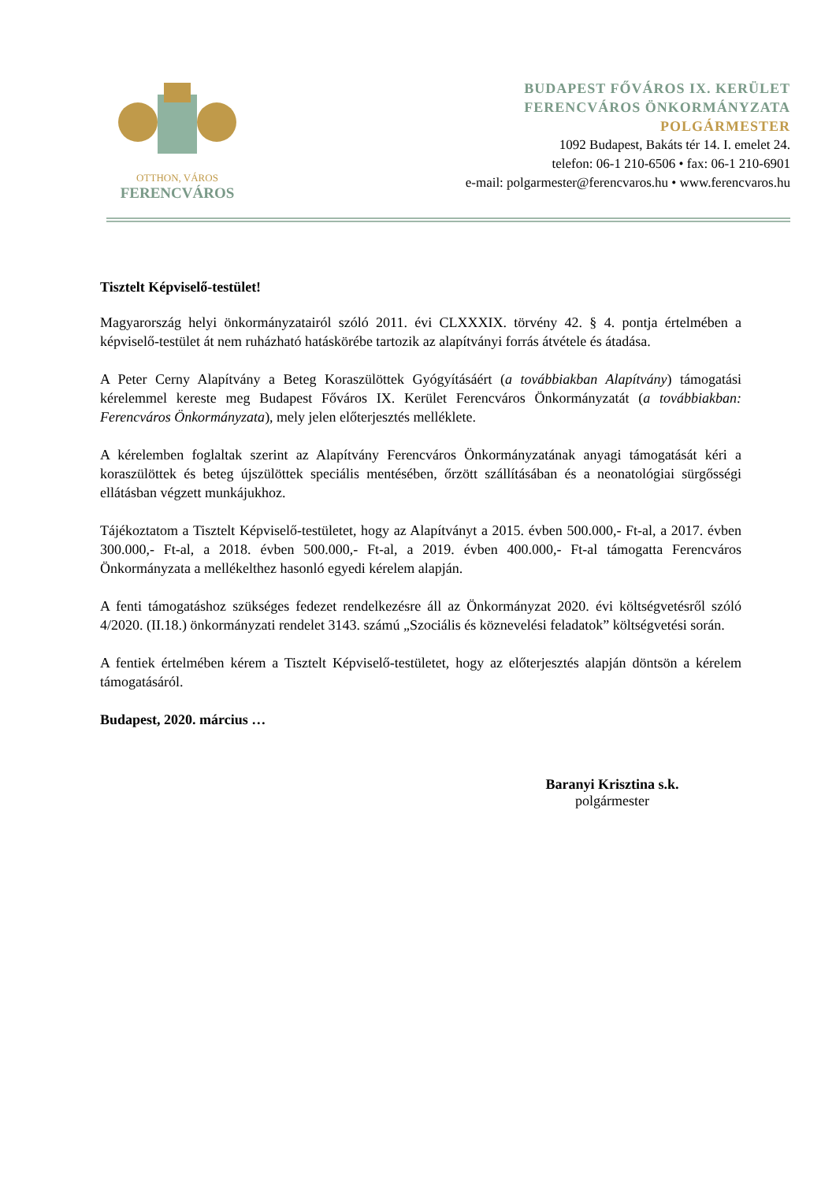OTTHON, VÁROS
FERENCVÁROS
BUDAPEST FŐVÁROS IX. KERÜLET
FERENCVÁROS ÖNKORMÁNYZATA
POLGÁRMESTER
1092 Budapest, Bakáts tér 14. I. emelet 24.
telefon: 06-1 210-6506 • fax: 06-1 210-6901
e-mail: polgarmester@ferencvaros.hu • www.ferencvaros.hu
Tisztelt Képviselő-testület!
Magyarország helyi önkormányzatairól szóló 2011. évi CLXXXIX. törvény 42. § 4. pontja értelmében a képviselő-testület át nem ruházható hatáskörébe tartozik az alapítványi forrás átvétele és átadása.
A Peter Cerny Alapítvány a Beteg Koraszülöttek Gyógyításáért (a továbbiakban Alapítvány) támogatási kérelemmel kereste meg Budapest Főváros IX. Kerület Ferencváros Önkormányzatát (a továbbiakban: Ferencváros Önkormányzata), mely jelen előterjesztés melléklete.
A kérelemben foglaltak szerint az Alapítvány Ferencváros Önkormányzatának anyagi támogatását kéri a koraszülöttek és beteg újszülöttek speciális mentésében, őrzött szállításában és a neonatológiai sürgősségi ellátásban végzett munkájukhoz.
Tájékoztatom a Tisztelt Képviselő-testületet, hogy az Alapítványt a 2015. évben 500.000,- Ft-al, a 2017. évben 300.000,- Ft-al, a 2018. évben 500.000,- Ft-al, a 2019. évben 400.000,- Ft-al támogatta Ferencváros Önkormányzata a mellékelthez hasonló egyedi kérelem alapján.
A fenti támogatáshoz szükséges fedezet rendelkezésre áll az Önkormányzat 2020. évi költségvetésről szóló 4/2020. (II.18.) önkormányzati rendelet 3143. számú „Szociális és köznevelési feladatok” költségvetési során.
A fentiek értelmében kérem a Tisztelt Képviselő-testületet, hogy az előterjesztés alapján döntsön a kérelem támogatásáról.
Budapest, 2020. március …
Baranyi Krisztina s.k.
polgármester